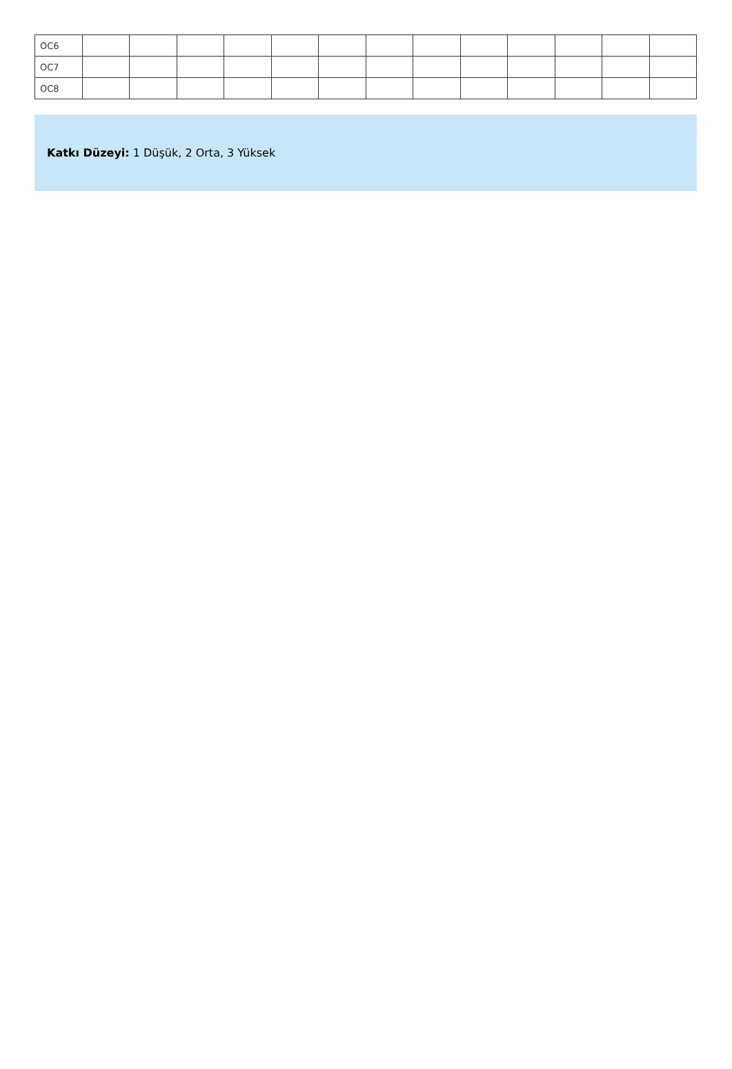| OC6 | | | | | | | | | | | | | |
| OC7 | | | | | | | | | | | | | |
| OC8 | | | | | | | | | | | | | |
Katkı Düzeyi: 1 Düşük, 2 Orta, 3 Yüksek